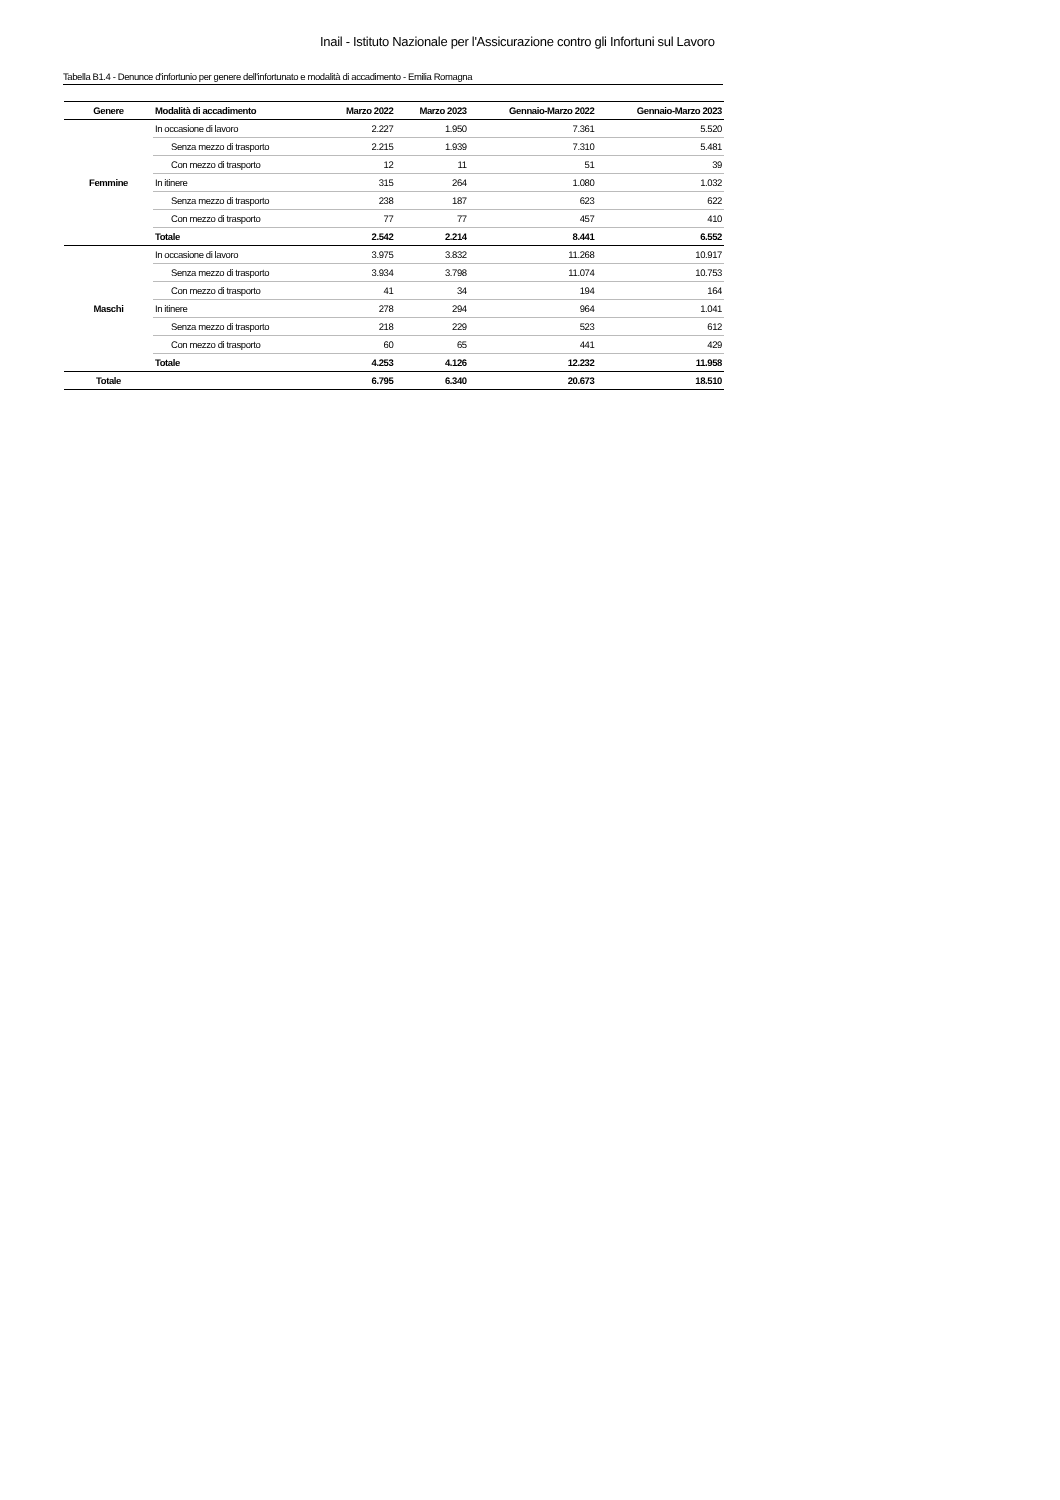Inail - Istituto Nazionale per l'Assicurazione contro gli Infortuni sul Lavoro
Tabella B1.4 - Denunce d'infortunio per genere dell'infortunato e modalità di accadimento - Emilia Romagna
| Genere | Modalità di accadimento | Marzo 2022 | Marzo 2023 | Gennaio-Marzo 2022 | Gennaio-Marzo 2023 |
| --- | --- | --- | --- | --- | --- |
| Femmine | In occasione di lavoro | 2.227 | 1.950 | 7.361 | 5.520 |
| | Senza mezzo di trasporto | 2.215 | 1.939 | 7.310 | 5.481 |
| | Con mezzo di trasporto | 12 | 11 | 51 | 39 |
| | In itinere | 315 | 264 | 1.080 | 1.032 |
| | Senza mezzo di trasporto | 238 | 187 | 623 | 622 |
| | Con mezzo di trasporto | 77 | 77 | 457 | 410 |
| | Totale | 2.542 | 2.214 | 8.441 | 6.552 |
| Maschi | In occasione di lavoro | 3.975 | 3.832 | 11.268 | 10.917 |
| | Senza mezzo di trasporto | 3.934 | 3.798 | 11.074 | 10.753 |
| | Con mezzo di trasporto | 41 | 34 | 194 | 164 |
| | In itinere | 278 | 294 | 964 | 1.041 |
| | Senza mezzo di trasporto | 218 | 229 | 523 | 612 |
| | Con mezzo di trasporto | 60 | 65 | 441 | 429 |
| | Totale | 4.253 | 4.126 | 12.232 | 11.958 |
| Totale | | 6.795 | 6.340 | 20.673 | 18.510 |